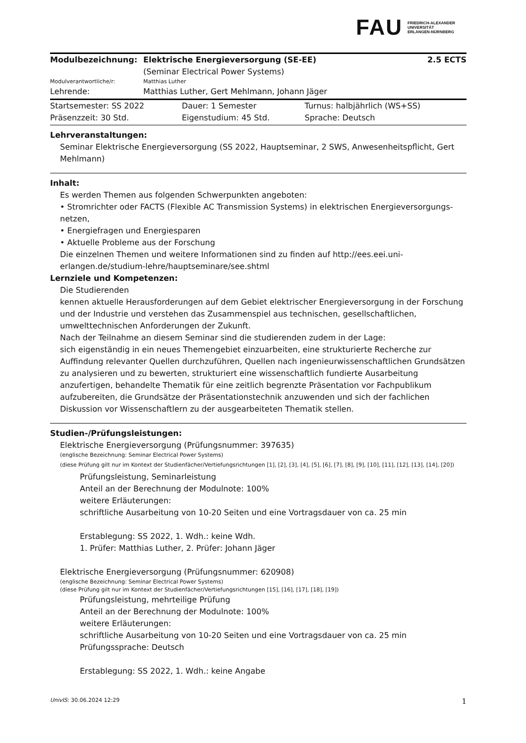FAU
FRIEDRICH-ALEXANDER
UNIVERSITÄT
ERLANGEN-NÜRNBERG
| Modulbezeichnung: | Elektrische Energieversorgung (SE-EE) (Seminar Electrical Power Systems) | 2.5 ECTS |
| Modulverantwortliche/r: | Matthias Luther | |
| Lehrende: | Matthias Luther, Gert Mehlmann, Johann Jäger | |
| Startsemester: SS 2022 | Dauer: 1 Semester | Turnus: halbjährlich (WS+SS) |
| Präsenzzeit: 30 Std. | Eigenstudium: 45 Std. | Sprache: Deutsch |
Lehrveranstaltungen:
Seminar Elektrische Energieversorgung (SS 2022, Hauptseminar, 2 SWS, Anwesenheitspflicht, Gert Mehlmann)
Inhalt:
Es werden Themen aus folgenden Schwerpunkten angeboten:
• Stromrichter oder FACTS (Flexible AC Transmission Systems) in elektrischen Energieversorgungs- netzen,
• Energiefragen und Energiesparen
• Aktuelle Probleme aus der Forschung
Die einzelnen Themen und weitere Informationen sind zu finden auf http://ees.eei.uni-erlangen.de/studium-lehre/hauptseminare/see.shtml
Lernziele und Kompetenzen:
Die Studierenden
kennen aktuelle Herausforderungen auf dem Gebiet elektrischer Energieversorgung in der Forschung und der Industrie und verstehen das Zusammenspiel aus technischen, gesellschaftlichen, umwelttechnischen Anforderungen der Zukunft.
Nach der Teilnahme an diesem Seminar sind die studierenden zudem in der Lage:
sich eigenständig in ein neues Themengebiet einzuarbeiten, eine strukturierte Recherche zur Auffindung relevanter Quellen durchzuführen, Quellen nach ingenieurwissenschaftlichen Grundsätzen zu analysieren und zu bewerten, strukturiert eine wissenschaftlich fundierte Ausarbeitung anzufertigen, behandelte Thematik für eine zeitlich begrenzte Präsentation vor Fachpublikum aufzubereiten, die Grundsätze der Präsentationstechnik anzuwenden und sich der fachlichen Diskussion vor Wissenschaftlern zu der ausgearbeiteten Thematik stellen.
Studien-/Prüfungsleistungen:
Elektrische Energieversorgung (Prüfungsnummer: 397635)
(englische Bezeichnung: Seminar Electrical Power Systems)
(diese Prüfung gilt nur im Kontext der Studienfächer/Vertiefungsrichtungen [1], [2], [3], [4], [5], [6], [7], [8], [9], [10], [11], [12], [13], [14], [20])
Prüfungsleistung, Seminarleistung
Anteil an der Berechnung der Modulnote: 100%
weitere Erläuterungen:
schriftliche Ausarbeitung von 10-20 Seiten und eine Vortragsdauer von ca. 25 min
Erstablegung: SS 2022, 1. Wdh.: keine Wdh.
1. Prüfer: Matthias Luther, 2. Prüfer: Johann Jäger
Elektrische Energieversorgung (Prüfungsnummer: 620908)
(englische Bezeichnung: Seminar Electrical Power Systems)
(diese Prüfung gilt nur im Kontext der Studienfächer/Vertiefungsrichtungen [15], [16], [17], [18], [19])
Prüfungsleistung, mehrteilige Prüfung
Anteil an der Berechnung der Modulnote: 100%
weitere Erläuterungen:
schriftliche Ausarbeitung von 10-20 Seiten und eine Vortragsdauer von ca. 25 min
Prüfungssprache: Deutsch
Erstablegung: SS 2022, 1. Wdh.: keine Angabe
UnivIS: 30.06.2024 12:29 1